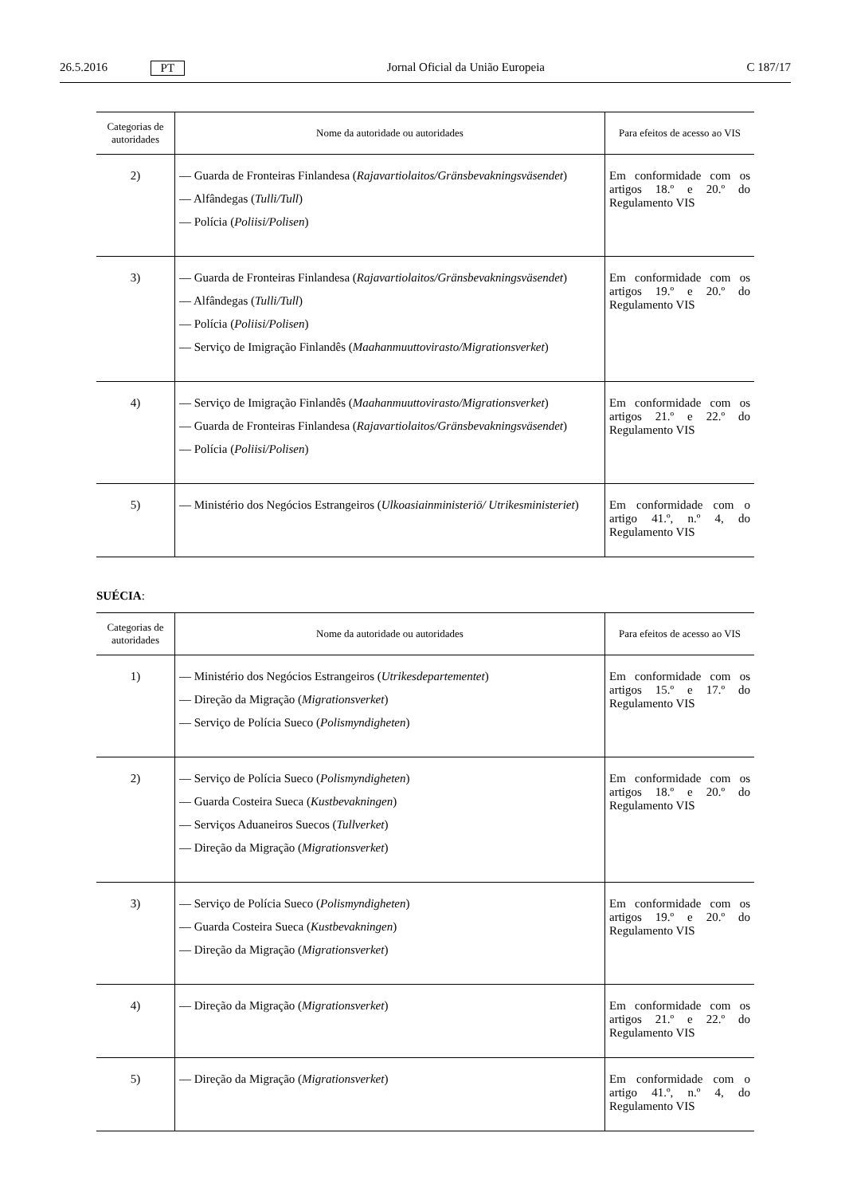26.5.2016 PT Jornal Oficial da União Europeia C 187/17
| Categorias de autoridades | Nome da autoridade ou autoridades | Para efeitos de acesso ao VIS |
| --- | --- | --- |
| 2) | — Guarda de Fronteiras Finlandesa ( Rajavartiolaitos/Gränsbevakningsväsendet ) — Alfândegas ( Tulli/Tull ) — Polícia ( Poliisi/Polisen ) | Em conformidade com os artigos 18.º e 20.º do Regulamento VIS |
| 3) | — Guarda de Fronteiras Finlandesa ( Rajavartiolaitos/Gränsbevakningsväsendet ) — Alfândegas ( Tulli/Tull ) — Polícia ( Poliisi/Polisen ) — Serviço de Imigração Finlandês ( Maahanmuuttovirasto/Migrationsverket ) | Em conformidade com os artigos 19.º e 20.º do Regulamento VIS |
| 4) | — Serviço de Imigração Finlandês ( Maahanmuuttovirasto/Migrationsverket ) — Guarda de Fronteiras Finlandesa ( Rajavartiolaitos/Gränsbevakningsväsendet ) — Polícia ( Poliisi/Polisen ) | Em conformidade com os artigos 21.º e 22.º do Regulamento VIS |
| 5) | — Ministério dos Negócios Estrangeiros ( Ulkoasiainministeriö/ Utrikesministeriet ) | Em conformidade com o artigo 41.º, n.º 4, do Regulamento VIS |
SUÉCIA:
| Categorias de autoridades | Nome da autoridade ou autoridades | Para efeitos de acesso ao VIS |
| --- | --- | --- |
| 1) | — Ministério dos Negócios Estrangeiros ( Utrikesdepartementet ) — Direção da Migração ( Migrationsverket ) — Serviço de Polícia Sueco ( Polismyndigheten ) | Em conformidade com os artigos 15.º e 17.º do Regulamento VIS |
| 2) | — Serviço de Polícia Sueco ( Polismyndigheten ) — Guarda Costeira Sueca ( Kustbevakningen ) — Serviços Aduaneiros Suecos ( Tullverket ) — Direção da Migração ( Migrationsverket ) | Em conformidade com os artigos 18.º e 20.º do Regulamento VIS |
| 3) | — Serviço de Polícia Sueco ( Polismyndigheten ) — Guarda Costeira Sueca ( Kustbevakningen ) — Direção da Migração ( Migrationsverket ) | Em conformidade com os artigos 19.º e 20.º do Regulamento VIS |
| 4) | — Direção da Migração ( Migrationsverket ) | Em conformidade com os artigos 21.º e 22.º do Regulamento VIS |
| 5) | — Direção da Migração ( Migrationsverket ) | Em conformidade com o artigo 41.º, n.º 4, do Regulamento VIS |